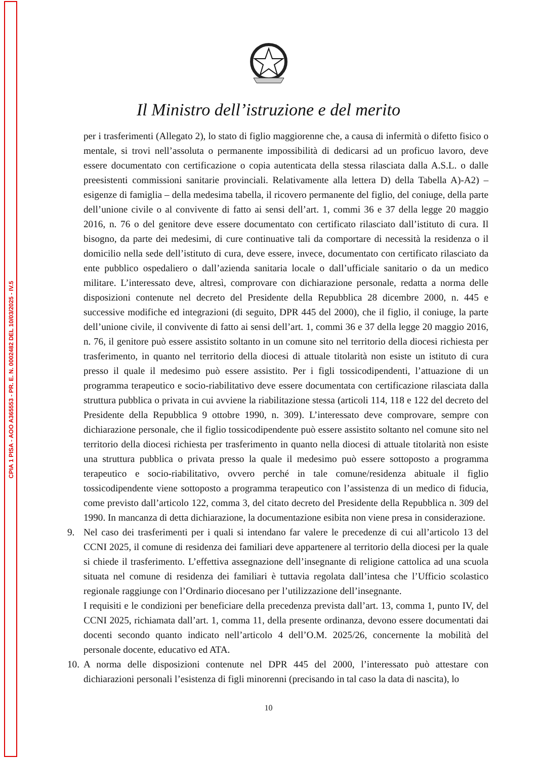CPIA 1 PISA - AOO A365553 - PR. E. N. 0002482 DEL 10/03/2025 - IV.5
Il Ministro dell’istruzione e del merito
per i trasferimenti (Allegato 2), lo stato di figlio maggiorenne che, a causa di infermità o difetto fisico o mentale, si trovi nell’assoluta o permanente impossibilità di dedicarsi ad un proficuo lavoro, deve essere documentato con certificazione o copia autenticata della stessa rilasciata dalla A.S.L. o dalle preesistenti commissioni sanitarie provinciali. Relativamente alla lettera D) della Tabella A)-A2) – esigenze di famiglia – della medesima tabella, il ricovero permanente del figlio, del coniuge, della parte dell’unione civile o al convivente di fatto ai sensi dell’art. 1, commi 36 e 37 della legge 20 maggio 2016, n. 76 o del genitore deve essere documentato con certificato rilasciato dall’istituto di cura. Il bisogno, da parte dei medesimi, di cure continuative tali da comportare di necessità la residenza o il domicilio nella sede dell’istituto di cura, deve essere, invece, documentato con certificato rilasciato da ente pubblico ospedaliero o dall’azienda sanitaria locale o dall’ufficiale sanitario o da un medico militare. L’interessato deve, altresì, comprovare con dichiarazione personale, redatta a norma delle disposizioni contenute nel decreto del Presidente della Repubblica 28 dicembre 2000, n. 445 e successive modifiche ed integrazioni (di seguito, DPR 445 del 2000), che il figlio, il coniuge, la parte dell’unione civile, il convivente di fatto ai sensi dell’art. 1, commi 36 e 37 della legge 20 maggio 2016, n. 76, il genitore può essere assistito soltanto in un comune sito nel territorio della diocesi richiesta per trasferimento, in quanto nel territorio della diocesi di attuale titolarità non esiste un istituto di cura presso il quale il medesimo può essere assistito. Per i figli tossicodipendenti, l’attuazione di un programma terapeutico e socio-riabilitativo deve essere documentata con certificazione rilasciata dalla struttura pubblica o privata in cui avviene la riabilitazione stessa (articoli 114, 118 e 122 del decreto del Presidente della Repubblica 9 ottobre 1990, n. 309). L’interessato deve comprovare, sempre con dichiarazione personale, che il figlio tossicodipendente può essere assistito soltanto nel comune sito nel territorio della diocesi richiesta per trasferimento in quanto nella diocesi di attuale titolarità non esiste una struttura pubblica o privata presso la quale il medesimo può essere sottoposto a programma terapeutico e socio-riabilitativo, ovvero perché in tale comune/residenza abituale il figlio tossicodipendente viene sottoposto a programma terapeutico con l’assistenza di un medico di fiducia, come previsto dall’articolo 122, comma 3, del citato decreto del Presidente della Repubblica n. 309 del 1990. In mancanza di detta dichiarazione, la documentazione esibita non viene presa in considerazione.
9. Nel caso dei trasferimenti per i quali si intendano far valere le precedenze di cui all’articolo 13 del CCNI 2025, il comune di residenza dei familiari deve appartenere al territorio della diocesi per la quale si chiede il trasferimento. L’effettiva assegnazione dell’insegnante di religione cattolica ad una scuola situata nel comune di residenza dei familiari è tuttavia regolata dall’intesa che l’Ufficio scolastico regionale raggiunge con l’Ordinario diocesano per l’utilizzazione dell’insegnante.
I requisiti e le condizioni per beneficiare della precedenza prevista dall’art. 13, comma 1, punto IV, del CCNI 2025, richiamata dall’art. 1, comma 11, della presente ordinanza, devono essere documentati dai docenti secondo quanto indicato nell’articolo 4 dell’O.M. 2025/26, concernente la mobilità del personale docente, educativo ed ATA.
10.
A norma delle disposizioni contenute nel DPR 445 del 2000, l’interessato può attestare con dichiarazioni personali l’esistenza di figli minorenni (precisando in tal caso la data di nascita), lo
10